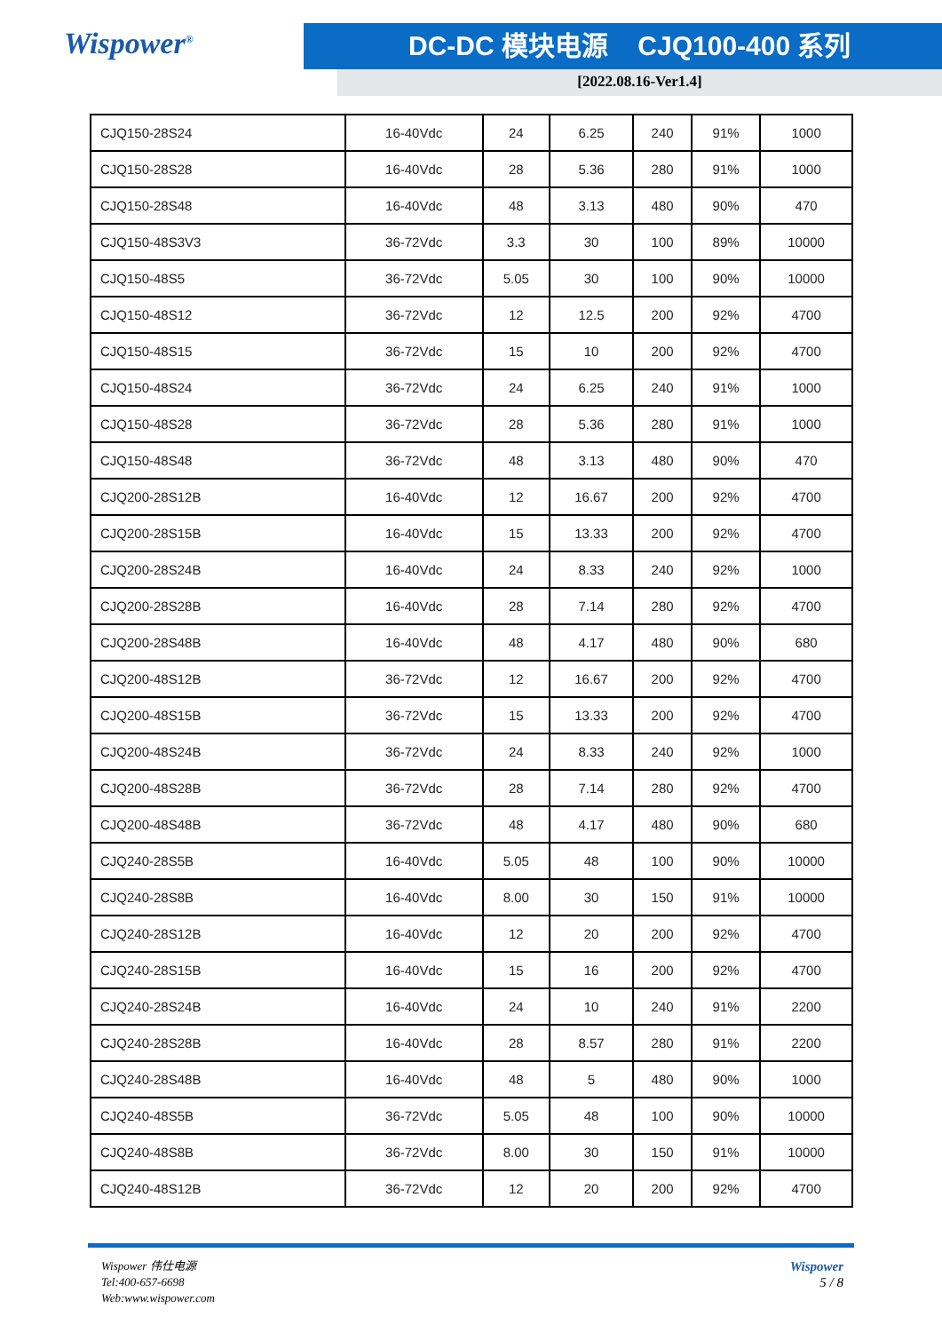Wispower<sup>®</sup>
DC-DC 模块电源 CJQ100-400 系列
[2022.08.16-Ver1.4]
| CJQ150-28S24 | 16-40Vdc | 24 | 6.25 | 240 | 91% | 1000 |
| CJQ150-28S28 | 16-40Vdc | 28 | 5.36 | 280 | 91% | 1000 |
| CJQ150-28S48 | 16-40Vdc | 48 | 3.13 | 480 | 90% | 470 |
| CJQ150-48S3V3 | 36-72Vdc | 3.3 | 30 | 100 | 89% | 10000 |
| CJQ150-48S5 | 36-72Vdc | 5.05 | 30 | 100 | 90% | 10000 |
| CJQ150-48S12 | 36-72Vdc | 12 | 12.5 | 200 | 92% | 4700 |
| CJQ150-48S15 | 36-72Vdc | 15 | 10 | 200 | 92% | 4700 |
| CJQ150-48S24 | 36-72Vdc | 24 | 6.25 | 240 | 91% | 1000 |
| CJQ150-48S28 | 36-72Vdc | 28 | 5.36 | 280 | 91% | 1000 |
| CJQ150-48S48 | 36-72Vdc | 48 | 3.13 | 480 | 90% | 470 |
| CJQ200-28S12B | 16-40Vdc | 12 | 16.67 | 200 | 92% | 4700 |
| CJQ200-28S15B | 16-40Vdc | 15 | 13.33 | 200 | 92% | 4700 |
| CJQ200-28S24B | 16-40Vdc | 24 | 8.33 | 240 | 92% | 1000 |
| CJQ200-28S28B | 16-40Vdc | 28 | 7.14 | 280 | 92% | 4700 |
| CJQ200-28S48B | 16-40Vdc | 48 | 4.17 | 480 | 90% | 680 |
| CJQ200-48S12B | 36-72Vdc | 12 | 16.67 | 200 | 92% | 4700 |
| CJQ200-48S15B | 36-72Vdc | 15 | 13.33 | 200 | 92% | 4700 |
| CJQ200-48S24B | 36-72Vdc | 24 | 8.33 | 240 | 92% | 1000 |
| CJQ200-48S28B | 36-72Vdc | 28 | 7.14 | 280 | 92% | 4700 |
| CJQ200-48S48B | 36-72Vdc | 48 | 4.17 | 480 | 90% | 680 |
| CJQ240-28S5B | 16-40Vdc | 5.05 | 48 | 100 | 90% | 10000 |
| CJQ240-28S8B | 16-40Vdc | 8.00 | 30 | 150 | 91% | 10000 |
| CJQ240-28S12B | 16-40Vdc | 12 | 20 | 200 | 92% | 4700 |
| CJQ240-28S15B | 16-40Vdc | 15 | 16 | 200 | 92% | 4700 |
| CJQ240-28S24B | 16-40Vdc | 24 | 10 | 240 | 91% | 2200 |
| CJQ240-28S28B | 16-40Vdc | 28 | 8.57 | 280 | 91% | 2200 |
| CJQ240-28S48B | 16-40Vdc | 48 | 5 | 480 | 90% | 1000 |
| CJQ240-48S5B | 36-72Vdc | 5.05 | 48 | 100 | 90% | 10000 |
| CJQ240-48S8B | 36-72Vdc | 8.00 | 30 | 150 | 91% | 10000 |
| CJQ240-48S12B | 36-72Vdc | 12 | 20 | 200 | 92% | 4700 |
Wispower 伟仕电源
Tel:400-657-6698
Web:www.wispower.com
Wispower
5 / 8